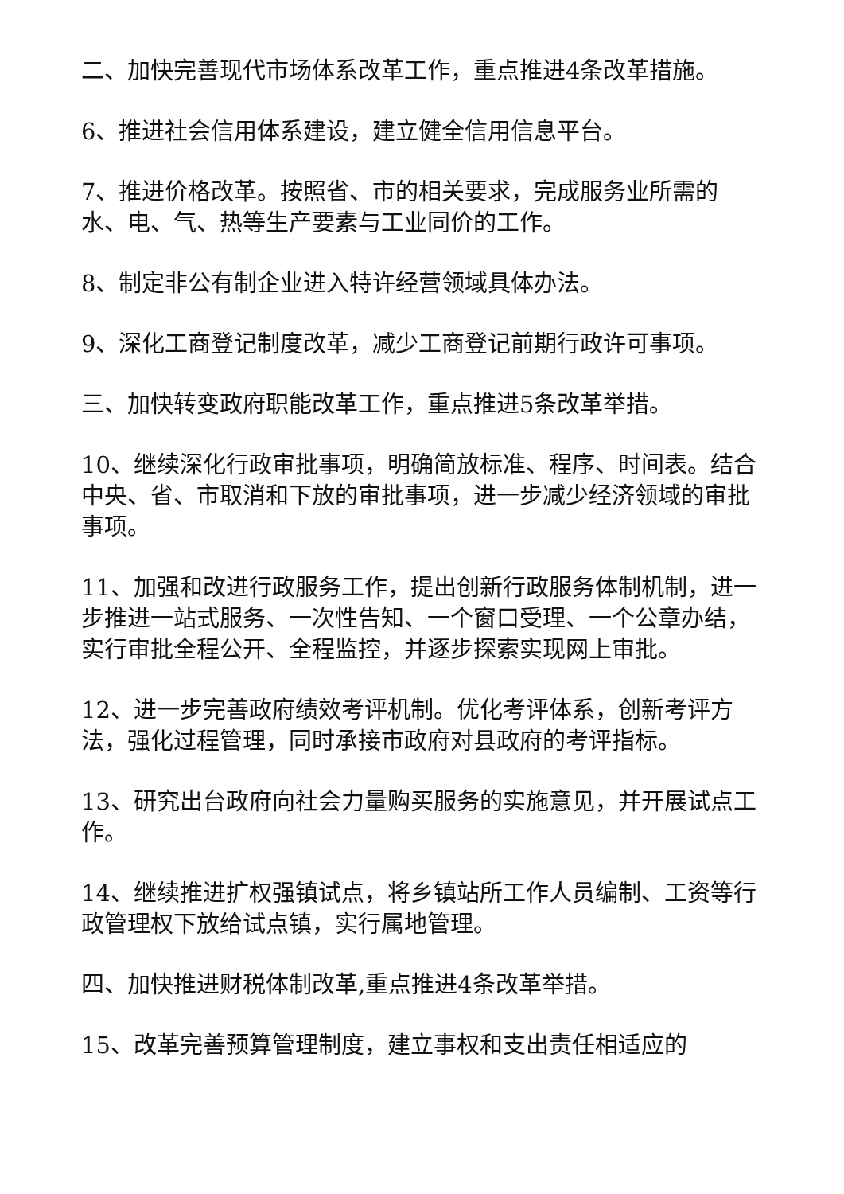二、加快完善现代市场体系改革工作，重点推进4条改革措施。
6、推进社会信用体系建设，建立健全信用信息平台。
7、推进价格改革。按照省、市的相关要求，完成服务业所需的水、电、气、热等生产要素与工业同价的工作。
8、制定非公有制企业进入特许经营领域具体办法。
9、深化工商登记制度改革，减少工商登记前期行政许可事项。
三、加快转变政府职能改革工作，重点推进5条改革举措。
10、继续深化行政审批事项，明确简放标准、程序、时间表。结合中央、省、市取消和下放的审批事项，进一步减少经济领域的审批事项。
11、加强和改进行政服务工作，提出创新行政服务体制机制，进一步推进一站式服务、一次性告知、一个窗口受理、一个公章办结，实行审批全程公开、全程监控，并逐步探索实现网上审批。
12、进一步完善政府绩效考评机制。优化考评体系，创新考评方法，强化过程管理，同时承接市政府对县政府的考评指标。
13、研究出台政府向社会力量购买服务的实施意见，并开展试点工作。
14、继续推进扩权强镇试点，将乡镇站所工作人员编制、工资等行政管理权下放给试点镇，实行属地管理。
四、加快推进财税体制改革,重点推进4条改革举措。
15、改革完善预算管理制度，建立事权和支出责任相适应的